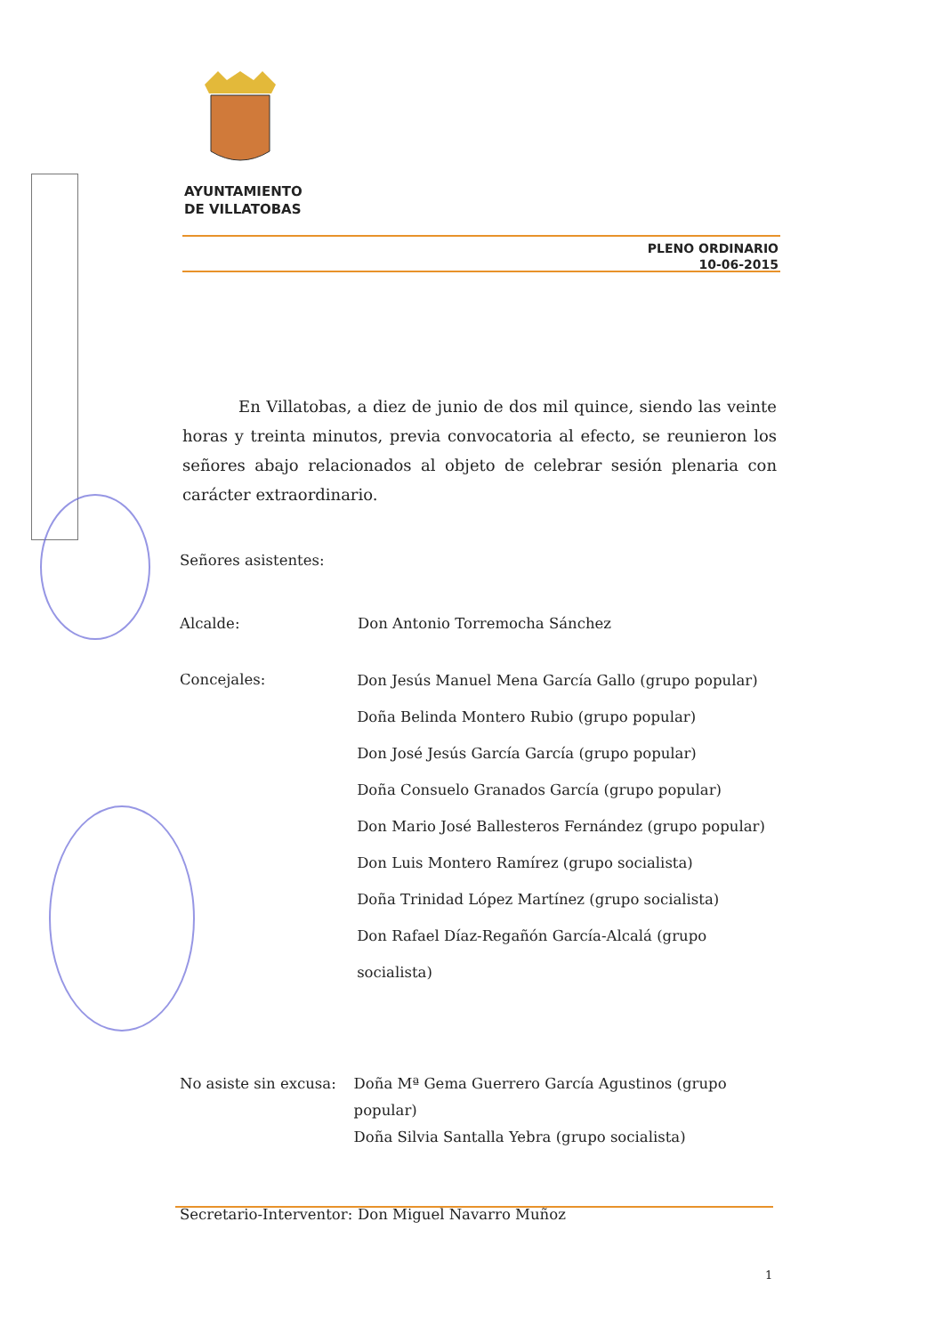AYUNTAMIENTO
DE VILLATOBAS
PLENO ORDINARIO
10-06-2015
En Villatobas, a diez de junio de dos mil quince, siendo las veinte horas y treinta minutos, previa convocatoria al efecto, se reunieron los señores abajo relacionados al objeto de celebrar sesión plenaria con carácter extraordinario.
Señores asistentes:
Alcalde: Don Antonio Torremocha Sánchez
Concejales:
Don Jesús Manuel Mena García Gallo (grupo popular)
Doña Belinda Montero Rubio (grupo popular)
Don José Jesús García García (grupo popular)
Doña Consuelo Granados García (grupo popular)
Don Mario José Ballesteros Fernández (grupo popular)
Don Luis Montero Ramírez (grupo socialista)
Doña Trinidad López Martínez (grupo socialista)
Don Rafael Díaz-Regañón García-Alcalá (grupo socialista)
No asiste sin excusa:
Doña Mª Gema Guerrero García Agustinos (grupo popular)
Doña Silvia Santalla Yebra (grupo socialista)
Secretario-Interventor:
Don Miguel Navarro Muñoz
1